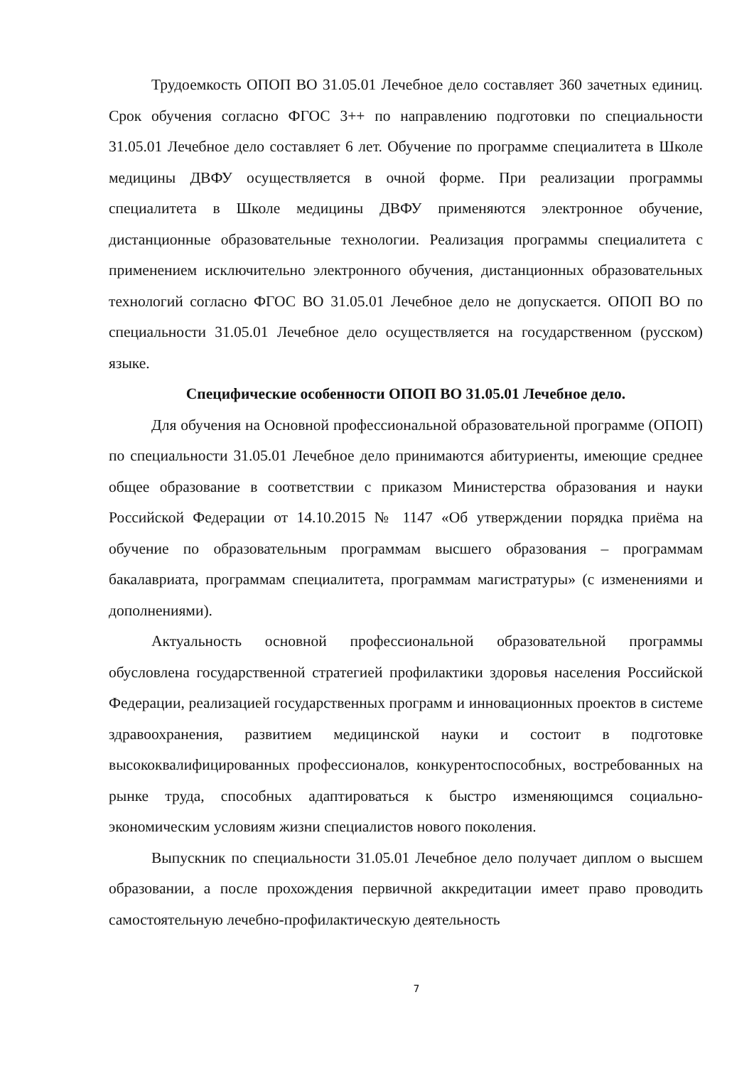Трудоемкость ОПОП ВО 31.05.01 Лечебное дело составляет 360 зачетных единиц. Срок обучения согласно ФГОС 3++ по направлению подготовки по специальности 31.05.01 Лечебное дело составляет 6 лет. Обучение по программе специалитета в Школе медицины ДВФУ осуществляется в очной форме. При реализации программы специалитета в Школе медицины ДВФУ применяются электронное обучение, дистанционные образовательные технологии. Реализация программы специалитета с применением исключительно электронного обучения, дистанционных образовательных технологий согласно ФГОС ВО 31.05.01 Лечебное дело не допускается. ОПОП ВО по специальности 31.05.01 Лечебное дело осуществляется на государственном (русском) языке.
Специфические особенности ОПОП ВО 31.05.01 Лечебное дело.
Для обучения на Основной профессиональной образовательной программе (ОПОП) по специальности 31.05.01 Лечебное дело принимаются абитуриенты, имеющие среднее общее образование в соответствии с приказом Министерства образования и науки Российской Федерации от 14.10.2015 № 1147 «Об утверждении порядка приёма на обучение по образовательным программам высшего образования – программам бакалавриата, программам специалитета, программам магистратуры» (с изменениями и дополнениями).
Актуальность основной профессиональной образовательной программы обусловлена государственной стратегией профилактики здоровья населения Российской Федерации, реализацией государственных программ и инновационных проектов в системе здравоохранения, развитием медицинской науки и состоит в подготовке высококвалифицированных профессионалов, конкурентоспособных, востребованных на рынке труда, способных адаптироваться к быстро изменяющимся социально-экономическим условиям жизни специалистов нового поколения.
Выпускник по специальности 31.05.01 Лечебное дело получает диплом о высшем образовании, а после прохождения первичной аккредитации имеет право проводить самостоятельную лечебно-профилактическую деятельность
7